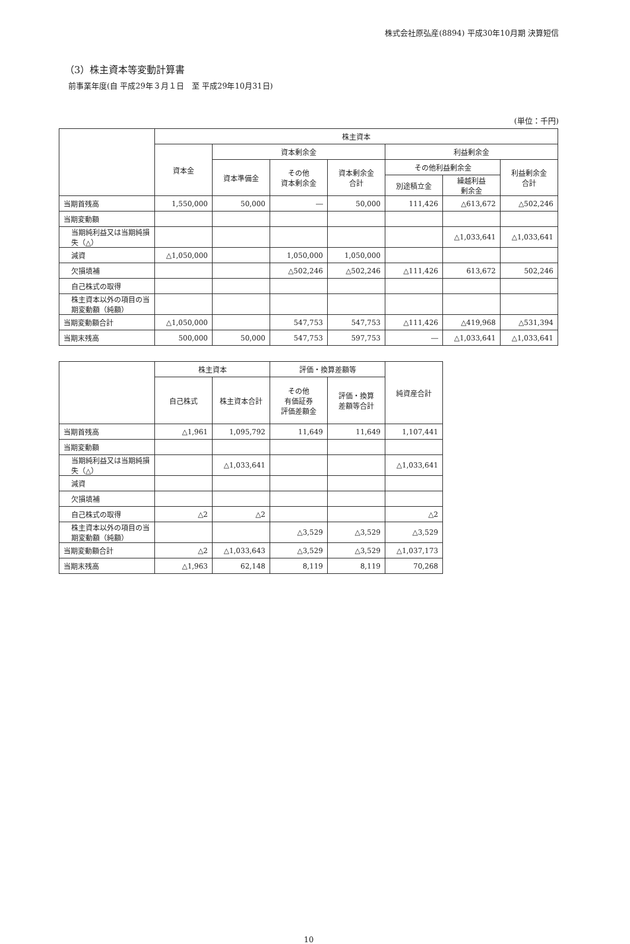株式会社原弘産(8894) 平成30年10月期 決算短信
（3）株主資本等変動計算書
前事業年度(自 平成29年３月１日　至 平成29年10月31日)
(単位：千円)
| | 株主資本 | | | | | | |
| --- | --- | --- | --- | --- | --- | --- | --- |
| | 資本金 | 資本剰余金 | | | 利益剰余金 | | |
| | | 資本準備金 | その他 資本剰余金 | 資本剰余金 合計 | その他利益剰余金 | | 利益剰余金 合計 |
| | | | | | 別途積立金 | 繰越利益 剰余金 | |
| 当期首残高 | 1,550,000 | 50,000 | ― | 50,000 | 111,426 | △613,672 | △502,246 |
| 当期変動額 | | | | | | | |
| 当期純利益又は当期純損失（△） | | | | | | △1,033,641 | △1,033,641 |
| 減資 | △1,050,000 | | 1,050,000 | 1,050,000 | | | |
| 欠損填補 | | | △502,246 | △502,246 | △111,426 | 613,672 | 502,246 |
| 自己株式の取得 | | | | | | | |
| 株主資本以外の項目の当期変動額（純額） | | | | | | | |
| 当期変動額合計 | △1,050,000 | | 547,753 | 547,753 | △111,426 | △419,968 | △531,394 |
| 当期末残高 | 500,000 | 50,000 | 547,753 | 597,753 | ― | △1,033,641 | △1,033,641 |
| | 株主資本 | | 評価・換算差額等 | | 純資産合計 |
| --- | --- | --- | --- | --- | --- |
| | 自己株式 | 株主資本合計 | その他 有価証券 評価差額金 | 評価・換算 差額等合計 | |
| 当期首残高 | △1,961 | 1,095,792 | 11,649 | 11,649 | 1,107,441 |
| 当期変動額 | | | | | |
| 当期純利益又は当期純損失（△） | | △1,033,641 | | | △1,033,641 |
| 減資 | | | | | |
| 欠損填補 | | | | | |
| 自己株式の取得 | △2 | △2 | | | △2 |
| 株主資本以外の項目の当期変動額（純額） | | | △3,529 | △3,529 | △3,529 |
| 当期変動額合計 | △2 | △1,033,643 | △3,529 | △3,529 | △1,037,173 |
| 当期末残高 | △1,963 | 62,148 | 8,119 | 8,119 | 70,268 |
10